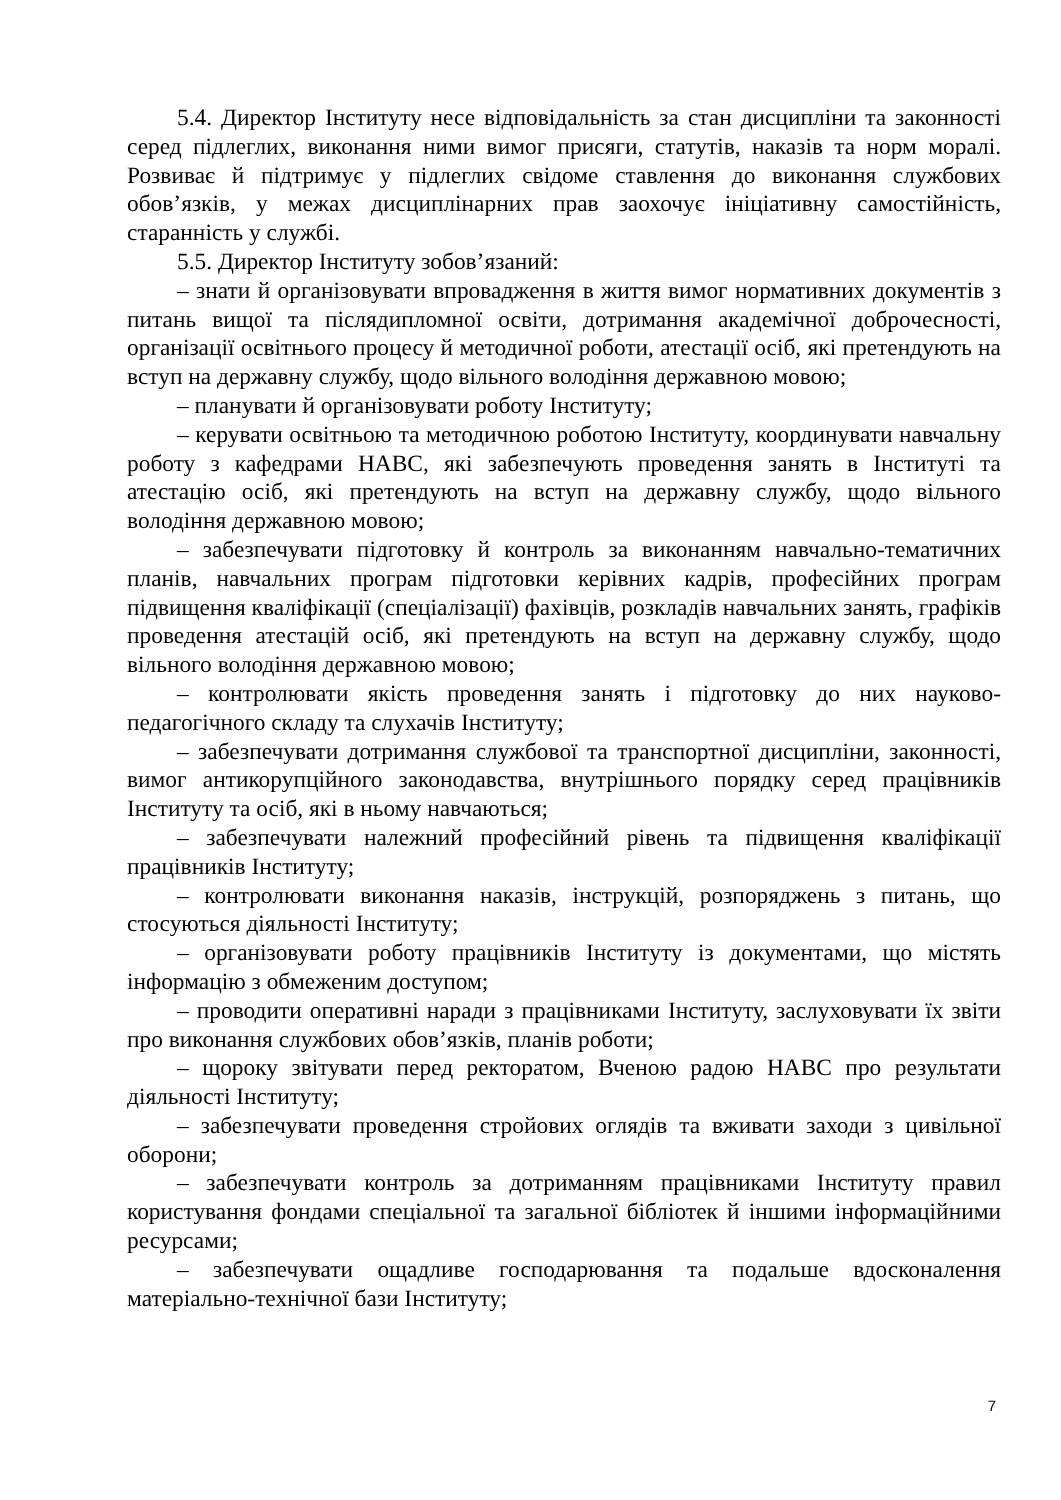5.4. Директор Інституту несе відповідальність за стан дисципліни та законності серед підлеглих, виконання ними вимог присяги, статутів, наказів та норм моралі. Розвиває й підтримує у підлеглих свідоме ставлення до виконання службових обов’язків, у межах дисциплінарних прав заохочує ініціативну самостійність, старанність у службі.
5.5. Директор Інституту зобов’язаний:
– знати й організовувати впровадження в життя вимог нормативних документів з питань вищої та післядипломної освіти, дотримання академічної доброчесності, організації освітнього процесу й методичної роботи, атестації осіб, які претендують на вступ на державну службу, щодо вільного володіння державною мовою;
– планувати й організовувати роботу Інституту;
– керувати освітньою та методичною роботою Інституту, координувати навчальну роботу з кафедрами НАВС, які забезпечують проведення занять в Інституті та атестацію осіб, які претендують на вступ на державну службу, щодо вільного володіння державною мовою;
– забезпечувати підготовку й контроль за виконанням навчально-тематичних планів, навчальних програм підготовки керівних кадрів, професійних програм підвищення кваліфікації (спеціалізації) фахівців, розкладів навчальних занять, графіків проведення атестацій осіб, які претендують на вступ на державну службу, щодо вільного володіння державною мовою;
– контролювати якість проведення занять і підготовку до них науково-педагогічного складу та слухачів Інституту;
– забезпечувати дотримання службової та транспортної дисципліни, законності, вимог антикорупційного законодавства, внутрішнього порядку серед працівників Інституту та осіб, які в ньому навчаються;
– забезпечувати належний професійний рівень та підвищення кваліфікації працівників Інституту;
– контролювати виконання наказів, інструкцій, розпоряджень з питань, що стосуються діяльності Інституту;
– організовувати роботу працівників Інституту із документами, що містять інформацію з обмеженим доступом;
– проводити оперативні наради з працівниками Інституту, заслуховувати їх звіти про виконання службових обов’язків, планів роботи;
– щороку звітувати перед ректоратом, Вченою радою НАВС про результати діяльності Інституту;
– забезпечувати проведення стройових оглядів та вживати заходи з цивільної оборони;
– забезпечувати контроль за дотриманням працівниками Інституту правил користування фондами спеціальної та загальної бібліотек й іншими інформаційними ресурсами;
– забезпечувати ощадливе господарювання та подальше вдосконалення матеріально-технічної бази Інституту;
7